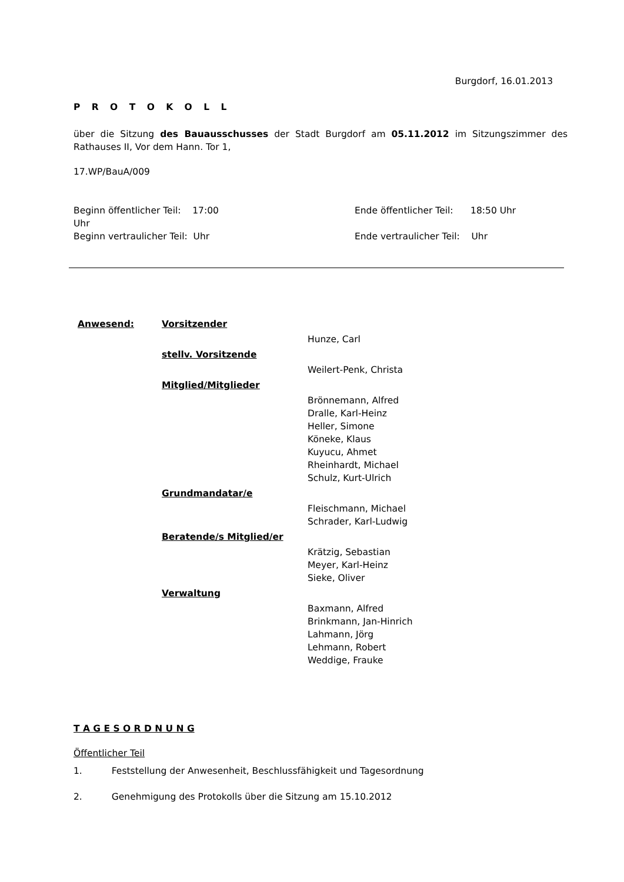Burgdorf, 16.01.2013
P R O T O K O L L
über die Sitzung des Bauausschusses der Stadt Burgdorf am 05.11.2012 im Sitzungszimmer des Rathauses II, Vor dem Hann. Tor 1,
17.WP/BauA/009
| Beginn öffentlicher Teil: 17:00 Uhr | | Ende öffentlicher Teil: 18:50 Uhr |
| Beginn vertraulicher Teil: Uhr | | Ende vertraulicher Teil: Uhr |
| Anwesend: | Vorsitzender | |
| | | Hunze, Carl |
| | stellv. Vorsitzende | |
| | | Weilert-Penk, Christa |
| | Mitglied/Mitglieder | |
| | | Brönnemann, Alfred Dralle, Karl-Heinz Heller, Simone Köneke, Klaus Kuyucu, Ahmet Rheinhardt, Michael Schulz, Kurt-Ulrich |
| | Grundmandatar/e | |
| | | Fleischmann, Michael Schrader, Karl-Ludwig |
| | Beratende/s Mitglied/er | |
| | | Krätzig, Sebastian Meyer, Karl-Heinz Sieke, Oliver |
| | Verwaltung | |
| | | Baxmann, Alfred Brinkmann, Jan-Hinrich Lahmann, Jörg Lehmann, Robert Weddige, Frauke |
T A G E S O R D N U N G
Öffentlicher Teil
1. Feststellung der Anwesenheit, Beschlussfähigkeit und Tagesordnung
2. Genehmigung des Protokolls über die Sitzung am 15.10.2012